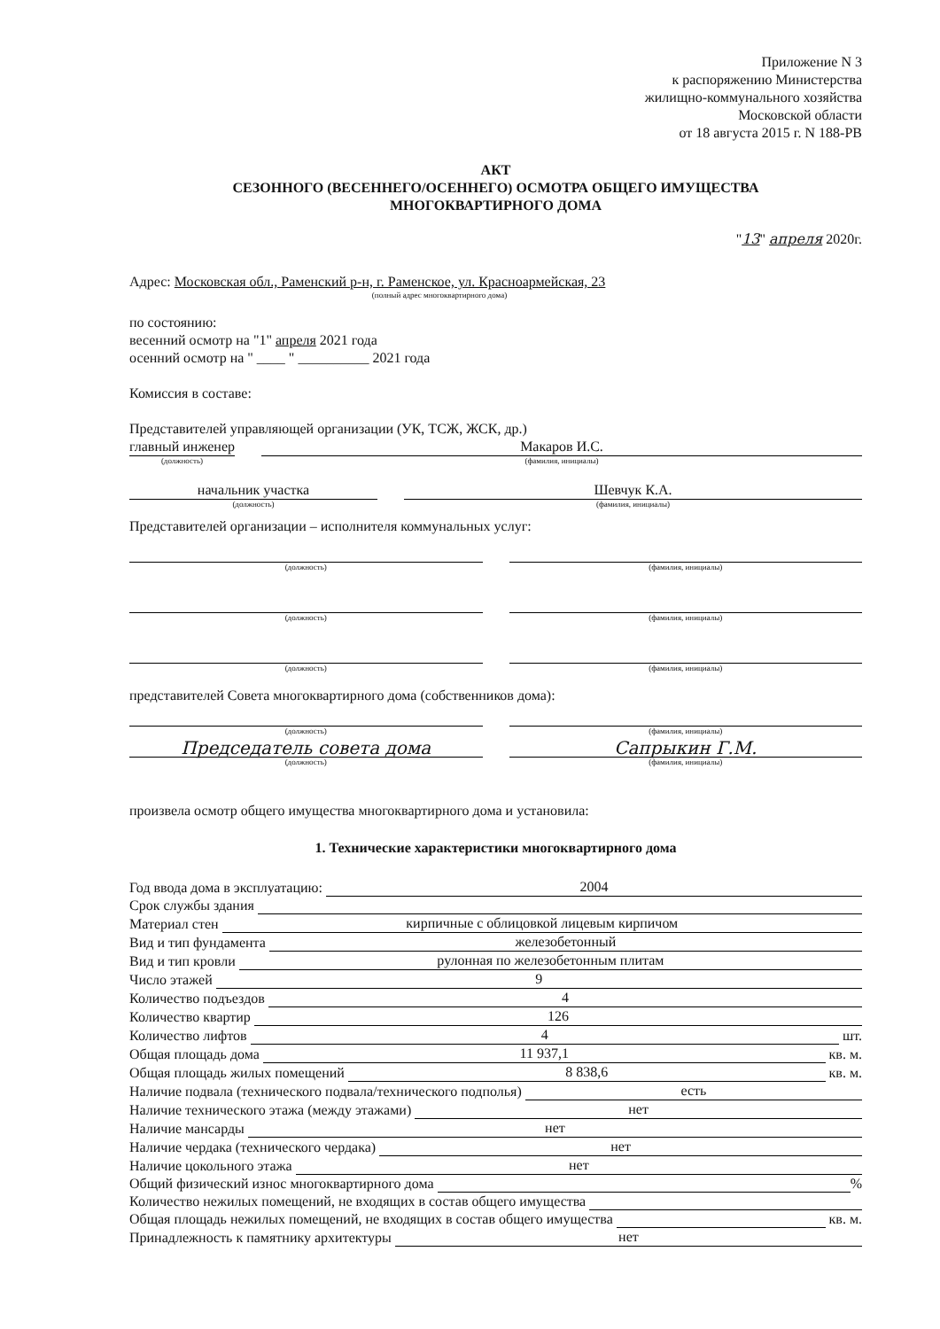Приложение N 3
к распоряжению Министерства
жилищно-коммунального хозяйства
Московской области
от 18 августа 2015 г. N 188-РВ
АКТ
СЕЗОННОГО (ВЕСЕННЕГО/ОСЕННЕГО) ОСМОТРА ОБЩЕГО ИМУЩЕСТВА
МНОГОКВАРТИРНОГО ДОМА
"13" апреля 2020г.
Адрес: Московская обл., Раменский р-н, г. Раменское, ул. Красноармейская, 23
(полный адрес многоквартирного дома)
по состоянию:
весенний осмотр на "1" апреля 2021 года
осенний осмотр на " ____ " __________ 2021 года
Комиссия в составе:
Представителей управляющей организации (УК, ТСЖ, ЖСК, др.)
главный инженер
(должность)
Макаров И.С.
(фамилия, инициалы)
начальник участка
(должность)
Шевчук К.А.
(фамилия, инициалы)
Представителей организации – исполнителя коммунальных услуг:
(должность) (фамилия, инициалы)
(должность) (фамилия, инициалы)
(должность) (фамилия, инициалы)
представителей Совета многоквартирного дома (собственников дома):
(должность) (фамилия, инициалы)
Председатель совета дома
(должность)
Сапрыкин Г.М.
(фамилия, инициалы)
произвела осмотр общего имущества многоквартирного дома и установила:
1. Технические характеристики многоквартирного дома
Год ввода дома в эксплуатацию: 2004
Срок службы здания
Материал стен кирпичные с облицовкой лицевым кирпичом
Вид и тип фундамента железобетонный
Вид и тип кровли рулонная по железобетонным плитам
Число этажей 9
Количество подъездов 4
Количество квартир 126
Количество лифтов 4 шт.
Общая площадь дома 11 937,1 кв. м.
Общая площадь жилых помещений 8 838,6 кв. м.
Наличие подвала (технического подвала/технического подполья) есть
Наличие технического этажа (между этажами) нет
Наличие мансарды нет
Наличие чердака (технического чердака) нет
Наличие цокольного этажа нет
Общий физический износ многоквартирного дома %
Количество нежилых помещений, не входящих в состав общего имущества
Общая площадь нежилых помещений, не входящих в состав общего имущества кв. м.
Принадлежность к памятнику архитектуры нет